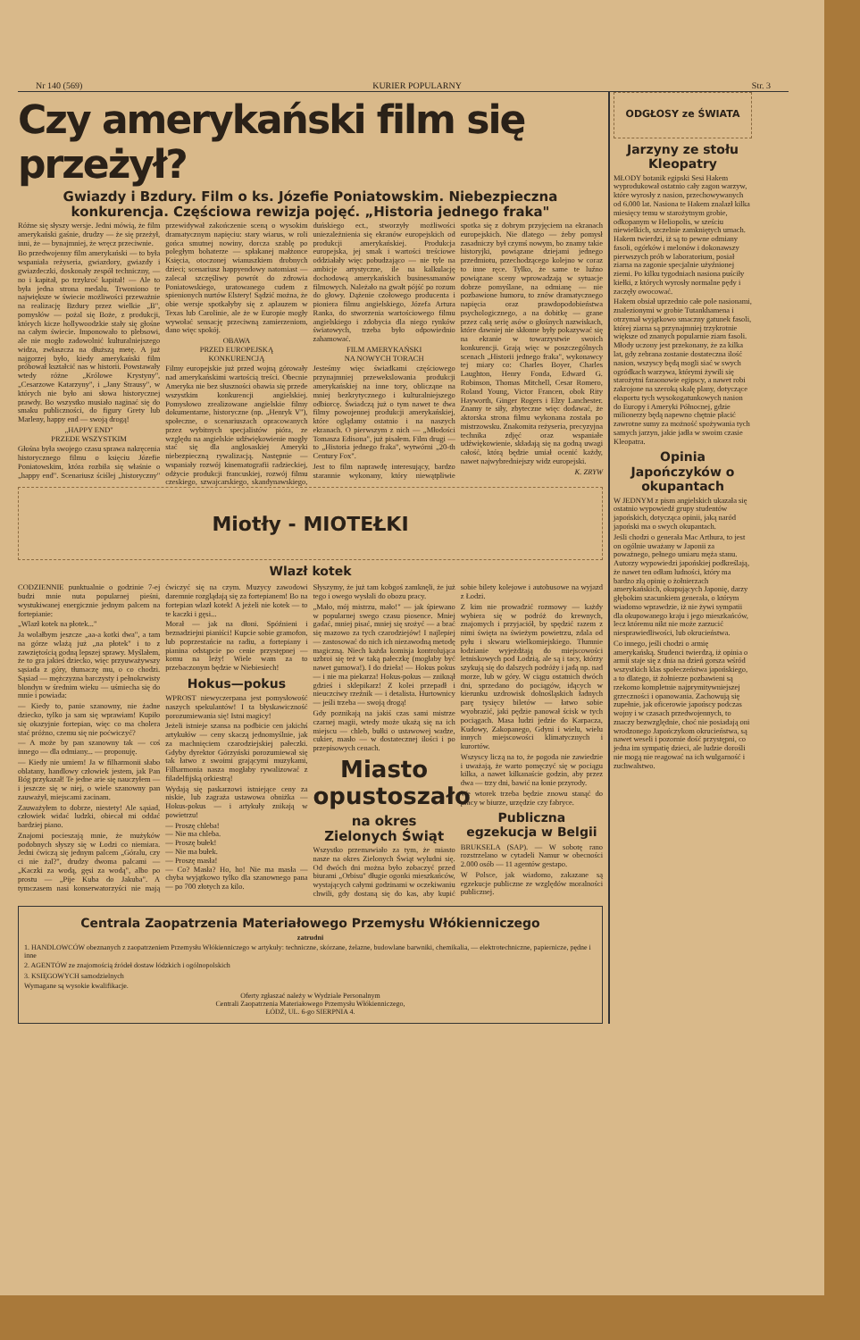Nr 140 (569) KURIER POPULARNY Str. 3
Czy amerykański film się przeżył?
Gwiazdy i Bzdury. Film o ks. Józefie Poniatowskim. Niebezpieczna konkurencja. Częściowa rewizja pojęć. „Historia jednego fraka"
Różne się słyszy wersje. Jedni mówią, że film amerykański gaśnie, drudzy — że się przeżył, inni, że — bynajmniej, że wręcz przeciwnie.
Bo przedwojenny film amerykański — to była wspaniała reżyseria, gwiazdory, gwiazdy i gwiazdeczki, doskonały zespół techniczny, — no i kapitał, po trzykroć kapitał! — Ale to była jedna strona medalu. Trwoniono te największe w świecie możliwości przeważnie na realizację Bzdury przez wielkie „B", pomysłów — pożal się Boże, z produkcji, których kicze hollywoodzkie stały się głośne na całym świecie. Imponowało to plebsowi, ale nie mogło zadowolnić kulturalniejszego widza, zwłaszcza na dłuższą metę. A już najgorzej było, kiedy amerykański film próbował kształcić nas w historii. Powstawały wtedy różne „Królowe Krystyny", „Cesarzowe Katarzyny", i „Jany Strausy", w których nie było ani słowa historycznej prawdy. Bo wszystko musiało naginać się do smaku publiczności, do figury Grety lub Marleny, happy end — swoją drogą!
„HAPPY END"
PRZEDE WSZYSTKIM
Głośna była swojego czasu sprawa nakręcenia historycznego filmu o księciu Józefie Poniatowskim, która rozbiła się właśnie o „happy end". Scenariusz ściślej „historyczny" przewidywał zakończenie sceną o wysokim dramatycznym napięciu: stary wiarus, w roli gońca smutnej nowiny, dorcza szablę po poległym bohaterze — spłakanej małżonce Księcia, otoczonej wianuszkiem drobnych dzieci; scenariusz happyendowy natomiast — zalecał szczęśliwy powrót do zdrowia Poniatowskiego, uratowanego cudem z spienionych nurtów Elstery! Sądzić można, że obie wersje spotkałyby się z aplauzem w Texas lub Carolinie, ale że w Europie mogły wywołać sensację przeciwną zamierzeniom, dano więc spokój.
OBAWA
PRZED EUROPEJSKĄ
KONKURENCJĄ
Filmy europejskie już przed wojną górowały nad amerykańskimi wartością treści. Obecnie Ameryka nie bez słuszności obawia się przede wszystkim konkurencji angielskiej. Pomysłowo zrealizowane angielskie filmy dokumentarne, historyczne (np. „Henryk V"), społeczne, o scenariuszach opracowanych przez wybitnych specjalistów pióra, ze względu na angielskie udźwiękowienie mogły stać się dla anglosaskiej Ameryki niebezpieczną rywalizacją. Następnie — wspaniały rozwój kinematografii radzieckiej, odżycie produkcji francuskiej, rozwój filmu czeskiego, szwajcarskiego, skandynawskiego, duńskiego ect., stworzyły możliwości uniezależnienia się ekranów europejskich od produkcji amerykańskiej. Produkcja europejska, jej smak i wartości treściowe oddziałały więc pobudzająco — nie tyle na ambicje artystyczne, ile na kalkulację dochodową amerykańskich businessmanów filmowych. Należało na gwałt pójść po rozum do głowy. Dążenie czołowego producenta i pioniera filmu angielskiego, Józefa Artura Ranka, do stworzenia wartościowego filmu angielskiego i zdobycia dla niego rynków światowych, trzeba było odpowiednio zahamować.
FILM AMERYKAŃSKI
NA NOWYCH TORACH
Jesteśmy więc świadkami częściowego przynajmniej przewekslowania produkcji amerykańskiej na inne tory, oblicząne na mniej bezkrytycznego i kulturalniejszego odbiorcę. Świadczą już o tym nawet te dwa filmy powojennej produkcji amerykańskiej, które oglądamy ostatnio i na naszych ekranach. O pierwszym z nich — „Młodości Tomasza Edisona", już pisałem. Film drugi — to „Historia jednego fraka", wytwórni „20-th Century Fox".
Jest to film naprawdę interesujący, bardzo starannie wykonany, który niewątpliwie spotka się z dobrym przyjęciem na ekranach europejskich. Nie dlatego — żeby pomysł zasadniczy był czymś nowym, bo znamy takie historyjki, powiązane dziejami jednego przedmiotu, przechodzącego kolejno w coraz to inne ręce. Tylko, że same te luźno powiązane sceny wprowadzają w sytuacje dobrze pomyślane, na odmianę — nie pozbawione humoru, to znów dramatycznego napięcia oraz prawdopodobieństwa psychologicznego, a na dobitkę — grane przez całą serię asów o głośnych nazwiskach, które dawniej nie skłonne były pokazywać się na ekranie w towarzystwie swoich konkurencji. Grają więc w poszczególnych scenach „Historii jednego fraka", wykonawcy tej miary co: Charles Boyer, Charles Laughton, Henry Fonda, Edward G. Robinson, Thomas Mitchell, Cesar Romero, Roland Young, Victor Francen, obok Rity Hayworth, Ginger Rogers i Elzy Lanchester. Znamy te siły, zbyteczne więc dodawać, że aktorska strona filmu wykonana została po mistrzowsku. Znakomita reżyseria, precyzyjna technika zdjęć oraz wspaniałe udźwiękowienie, składają się na godną uwagi całość, którą będzie umiał ocenić każdy, nawet najwybredniejszy widz europejski.
K. ZRYW
Miotły - MIOTEŁKI
Wlazł kotek
CODZIENNIE punktualnie o godzinie 7-ej budzi mnie nuta popularnej pieśni, wystukiwanej energicznie jednym palcem na fortepianie:
„Wlazł kotek na płotek..."
Ja wolałbym jeszcze „aa-a kotki dwa", a tam na górze wlażą już „na płotek" i to z zawziętością godną lepszej sprawy. Myślałem, że to gra jakieś dziecko, więc przyuważywszy sąsiada z góry, tłumaczę mu, o co chodzi. Sąsiad — mężczyzna barczysty i pełnokrwisty blondyn w średnim wieku — uśmiecha się do mnie i powiada:
— Kiedy to, panie szanowny, nie żadne dziecko, tylko ja sam się wprawiam! Kupiło się okazyjnie fortepian, więc co ma cholera stać próżno, czemu się nie poćwiczyć?
— A może by pan szanowny tak — coś innego — dla odmiany... — proponuję.
— Kiedy nie umiem! Ja w filharmonii słabo oblatany, handlowy człowiek jestem, jak Pan Bóg przykazał! Te jedne arie się nauczyłem — i jeszcze się w niej, o wiele szanowny pan zauważył, miejscami zacinam.
Zauważyłem to dobrze, niestety! Ale sąsiad, człowiek widać ludzki, obiecał mi oddać bardziej piano.
Znajomi pocieszają mnie, że mużyków podobnych słyszy się w Łodzi co niemiara. Jedni ćwiczą się jednym palcem „Góralu, czy ci nie żal?", drudzy dwoma palcami — „Kaczki za wodą, gęsi za wodą", albo po prostu — „Pije Kuba do Jakuba". A tymczasem nasi konserwatorzyści nie mają ćwiczyć się na czym. Muzycy zawodowi daremnie rozglądają się za fortepianem! Bo na fortepian wlazł kotek! A jeżeli nie kotek — to te kaczki i gęsi...
Morał — jak na dłoni. Spóźnieni i beznadziejni pianiści! Kupcie sobie gramofon, lub poprzestańcie na radiu, a fortepiany i pianina odstąpcie po cenie przystępnej — komu na leży! Wiele wam za to przebaczonym będzie w Niebiesiech!
Hokus—pokus
WPROST niewyczerpana jest pomysłowość naszych spekulantów! I ta błyskawiczność porozumiewania się! Istni magicy!
Jeżeli istnieje szansa na podbicie cen jakichś artykułów — ceny skaczą jednomyślnie, jak za machnięciem czarodziejskiej pałeczki. Gdyby dyrektor Górzyński porozumiewał się tak łatwo z swoimi grającymi muzykami, Filharmonia nasza mogłaby rywalizować z filadelfijską orkiestrą!
Wydają się paskarzowi istniejące ceny za niskie, lub zagraża ustawowa obniżka — Hokus-pokus — i artykuły znikają w powietrzu!
— Proszę chleba!
— Nie ma chleba.
— Proszę bułek!
— Nie ma bułek.
— Proszę masła!
— Co? Masła? Ho, ho! Nie ma masła — chyba wyjątkowo tylko dla szanownego pana — po 700 złotych za kilo.
Słyszymy, że już tam kobgoś zamknęli, że już tego i owego wysłali do obozu pracy.
„Mało, mój mistrzu, mało!" — jak śpiewano w popularnej swego czasu piosence. Mniej gadać, mniej pisać, mniej się srożyć — a brać się mazowo za tych czarodziejów! I najlepiej — zastosować do nich ich niezawodną metodę magiczną. Niech każda komisja kontrolująca uzbroi się też w taką pałeczkę (mogłaby być nawet gumowa!). I do dzieła! — Hokus pokus — i nie ma piekarza! Hokus-pokus — zniknął gdzieś i sklepikarz! Z kolei przepadł i nieuczciwy rzeźnik — i detalista. Hurtownicy — jeśli trzeba — swoją drogą!
Gdy poznikają na jakiś czas sami mistrze czarnej magii, wtedy może ukażą się na ich miejscu — chleb, bułki o ustawowej wadze, cukier, masło — w dostatecznej ilości i po przepisowych cenach.
Miasto opustoszało
na okres Zielonych Świąt
Wszystko przemawiało za tym, że miasto nasze na okres Zielonych Świąt wyludni się. Od dwóch dni można było zobaczyć przed biurami „Orbisu" długie ogonki mieszkańców, wystających całymi godzinami w oczekiwaniu chwili, gdy dostaną się do kas, aby kupić sobie bilety kolejowe i autobusowe na wyjazd z Łodzi.
Z kim nie prowadzić rozmowy — każdy wybiera się w podróż do krewnych, znajomych i przyjaciół, by spędzić razem z nimi święta na świeżym powietrzu, zdala od pyłu i skwaru wielkomiejskiego. Tłumnie łodzianie wyjeżdżają do miejscowości letniskowych pod Łodzią, ale są i tacy, którzy szykują się do dalszych podróży i jadą np. nad morze, lub w góry. W ciągu ostatnich dwóch dni, sprzedano do pociągów, idących w kierunku uzdrowisk dolnośląskich ładnych parę tysięcy biletów — łatwo sobie wyobrazić, jaki pędzie panował ścisk w tych pociągach. Masa ludzi jedzie do Karpacza, Kudowy, Zakopanego, Gdyni i wielu, wielu innych miejscowości klimatycznych i kurortów.
Wszyscy liczą na to, że pogoda nie zawiedzie i uważają, że warto pomęczyć się w pociągu kilka, a nawet kilkanaście godzin, aby przez dwa — trzy dni, bawić na łonie przyrody.
We wtorek trzeba będzie znowu stanąć do pracy w biurze, urzędzie czy fabryce.
Publiczna egzekucja w Belgii
BRUKSELA (SAP). — W sobotę rano rozstrzelano w cytadeli Namur w obecności 2.000 osób — 11 agentów gestapo.
W Polsce, jak wiadomo, zakazane są egzekucje publiczne ze względów moralności publicznej.
Centrala Zaopatrzenia Materiałowego Przemysłu Włókienniczego
zatrudni
1. HANDLOWCÓW obeznanych z zaopatrzeniem Przemysłu Włókienniczego w artykuły: techniczne, skórzane, żelazne, budowlane barwniki, chemikalia, — elektrotechniczne, papiernicze, pędne i inne
2. AGENTÓW ze znajomością źródeł dostaw łódzkich i ogólnopolskich
3. KSIĘGOWYCH samodzielnych
Wymagane są wysokie kwalifikacje.
Oferty zgłaszać należy w Wydziale Personalnym
Centrali Zaopatrzenia Materiałowego Przemysłu Włókienniczego,
ŁÓDŹ, UL. 6-go SIERPNIA 4.
ODGŁOSY ze ŚWIATA
Jarzyny ze stołu Kleopatry
MŁODY botanik egipski Sesi Hakem wyprodukował ostatnio cały zagon warzyw, które wyrosły z nasion, przechowywanych od 6.000 lat. Nasiona te Hakem znalazł kilka miesięcy temu w starożytnym grobie, odkopanym w Heliopolis, w sześciu niewielkich, szczelnie zamkniętych urnach. Hakem twierdzi, iż są to pewne odmiany fasoli, ogórków i melonów i dokonawszy pierwszych prób w laboratorium, posiał ziarna na zagonie specjalnie użyźnionej ziemi. Po kilku tygodniach nasiona puściły kiełki, z których wyrosły normalne pędy i zaczęły owocować.
Hakem obsiał uprzednio całe pole nasionami, znalezionymi w grobie Tutankhamena i otrzymał wyjątkowo smaczny gatunek fasoli, której ziarna są przynajmniej trzykrotnie większe od znanych popularnie ziarn fasoli. Młody uczony jest przekonany, że za kilka lat, gdy zebrana zostanie dostateczna ilość nasion, wszyscy będą mogli siać w swych ogródkach warzywa, którymi żywili się starożytni faraonowie egipscy, a nawet robi zakrojone na szeroką skalę plany, dotyczące eksportu tych wysokogatunkowych nasion do Europy i Ameryki Północnej, gdzie milionerzy będą napewno chętnie płacić zawrotne sumy za możność spożywania tych samych jarzyn, jakie jadła w swoim czasie Kleopatra.
Opinia Japończyków o okupantach
W JEDNYM z pism angielskich ukazała się ostatnio wypowiedź grupy studentów japońskich, dotycząca opinii, jaką naród japoński ma o swych okupantach.
Jeśli chodzi o generała Mac Arthura, to jest on ogólnie uważany w Japonii za poważnego, pełnego umiaru męża stanu. Autorzy wypowiedzi japońskiej podkreślają, że nawet ten odłam ludności, który ma bardzo złą opinię o żołnierzach amerykańskich, okupujących Japonię, darzy głębokim szacunkiem generała, o którym wiadomo wprawdzie, iż nie żywi sympatii dla okupowanego kraju i jego mieszkańców, lecz któremu nikt nie może zarzucić niesprawiedliwości, lub okrucieństwa.
Co innego, jeśli chodzi o armię amerykańską. Studenci twierdzą, iż opinia o armii staje się z dnia na dzień gorsza wśród wszystkich klas społeczeństwa japońskiego, a to dlatego, iż żołnierze pozbawieni są rzekomo kompletnie najprymitywniejszej grzeczności i opanowania. Zachowują się zupełnie, jak oficerowie japońscy podczas wojny i w czasach przedwojennych, to znaczy bezwzględnie, choć nie posiadają oni wrodzonego Japończykom okrucieństwa, są nawet weseli i pozornie dość przystępni, co jedna im sympatię dzieci, ale ludzie dorośli nie mogą nie reagować na ich wulgarność i zuchwalstwo.